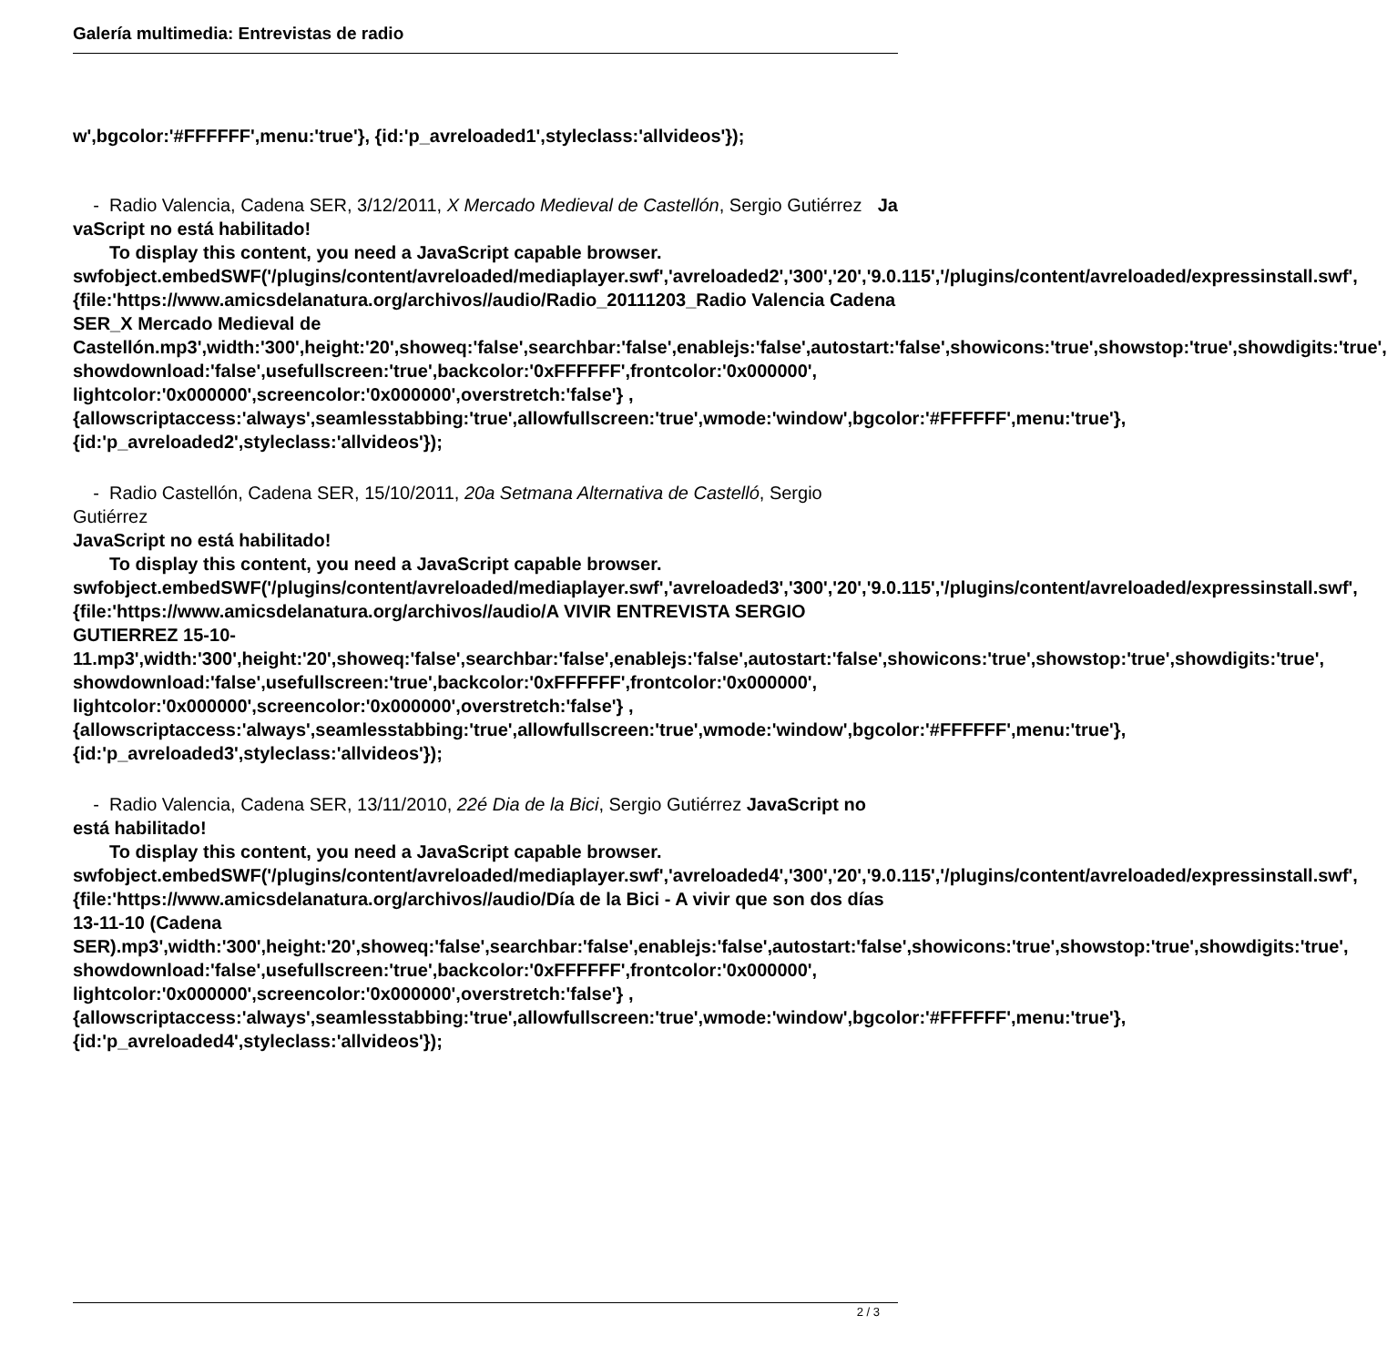Galería multimedia: Entrevistas de radio
w',bgcolor:'#FFFFFF',menu:'true'}, {id:'p_avreloaded1',styleclass:'allvideos'});
- Radio Valencia, Cadena SER, 3/12/2011, X Mercado Medieval de Castellón, Sergio Gutiérrez Ja
vaScript no está habilitado!
To display this content, you need a JavaScript capable browser.
swfobject.embedSWF('/plugins/content/avreloaded/mediaplayer.swf','avreloaded2','300','20','9.0.115','/plugins/content/avreloaded/expressinstall.swf', {file:'https://www.amicsdelanatura.org/archivos//audio/Radio_20111203_Radio Valencia Cadena SER_X Mercado Medieval de Castellón.mp3',width:'300',height:'20',showeq:'false',searchbar:'false',enablejs:'false',autostart:'false',showicons:'true',showstop:'true',showdigits:'true', showdownload:'false',usefullscreen:'true',backcolor:'0xFFFFFF',frontcolor:'0x000000', lightcolor:'0x000000',screencolor:'0x000000',overstretch:'false'} ,{allowscriptaccess:'always',seamlesstabbing:'true',allowfullscreen:'true',wmode:'window',bgcolor:'#FFFFFF',menu:'true'}, {id:'p_avreloaded2',styleclass:'allvideos'});
- Radio Castellón, Cadena SER, 15/10/2011, 20a Setmana Alternativa de Castelló, Sergio Gutiérrez
JavaScript no está habilitado!
To display this content, you need a JavaScript capable browser.
swfobject.embedSWF('/plugins/content/avreloaded/mediaplayer.swf','avreloaded3','300','20','9.0.115','/plugins/content/avreloaded/expressinstall.swf', {file:'https://www.amicsdelanatura.org/archivos//audio/A VIVIR ENTREVISTA SERGIO GUTIERREZ 15-10-11.mp3',width:'300',height:'20',showeq:'false',searchbar:'false',enablejs:'false',autostart:'false',showicons:'true',showstop:'true',showdigits:'true', showdownload:'false',usefullscreen:'true',backcolor:'0xFFFFFF',frontcolor:'0x000000', lightcolor:'0x000000',screencolor:'0x000000',overstretch:'false'} ,{allowscriptaccess:'always',seamlesstabbing:'true',allowfullscreen:'true',wmode:'window',bgcolor:'#FFFFFF',menu:'true'}, {id:'p_avreloaded3',styleclass:'allvideos'});
- Radio Valencia, Cadena SER, 13/11/2010, 22é Dia de la Bici, Sergio Gutiérrez JavaScript no está habilitado!
To display this content, you need a JavaScript capable browser.
swfobject.embedSWF('/plugins/content/avreloaded/mediaplayer.swf','avreloaded4','300','20','9.0.115','/plugins/content/avreloaded/expressinstall.swf', {file:'https://www.amicsdelanatura.org/archivos//audio/Día de la Bici - A vivir que son dos días 13-11-10 (Cadena SER).mp3',width:'300',height:'20',showeq:'false',searchbar:'false',enablejs:'false',autostart:'false',showicons:'true',showstop:'true',showdigits:'true', showdownload:'false',usefullscreen:'true',backcolor:'0xFFFFFF',frontcolor:'0x000000', lightcolor:'0x000000',screencolor:'0x000000',overstretch:'false'} ,{allowscriptaccess:'always',seamlesstabbing:'true',allowfullscreen:'true',wmode:'window',bgcolor:'#FFFFFF',menu:'true'}, {id:'p_avreloaded4',styleclass:'allvideos'});
2 / 3